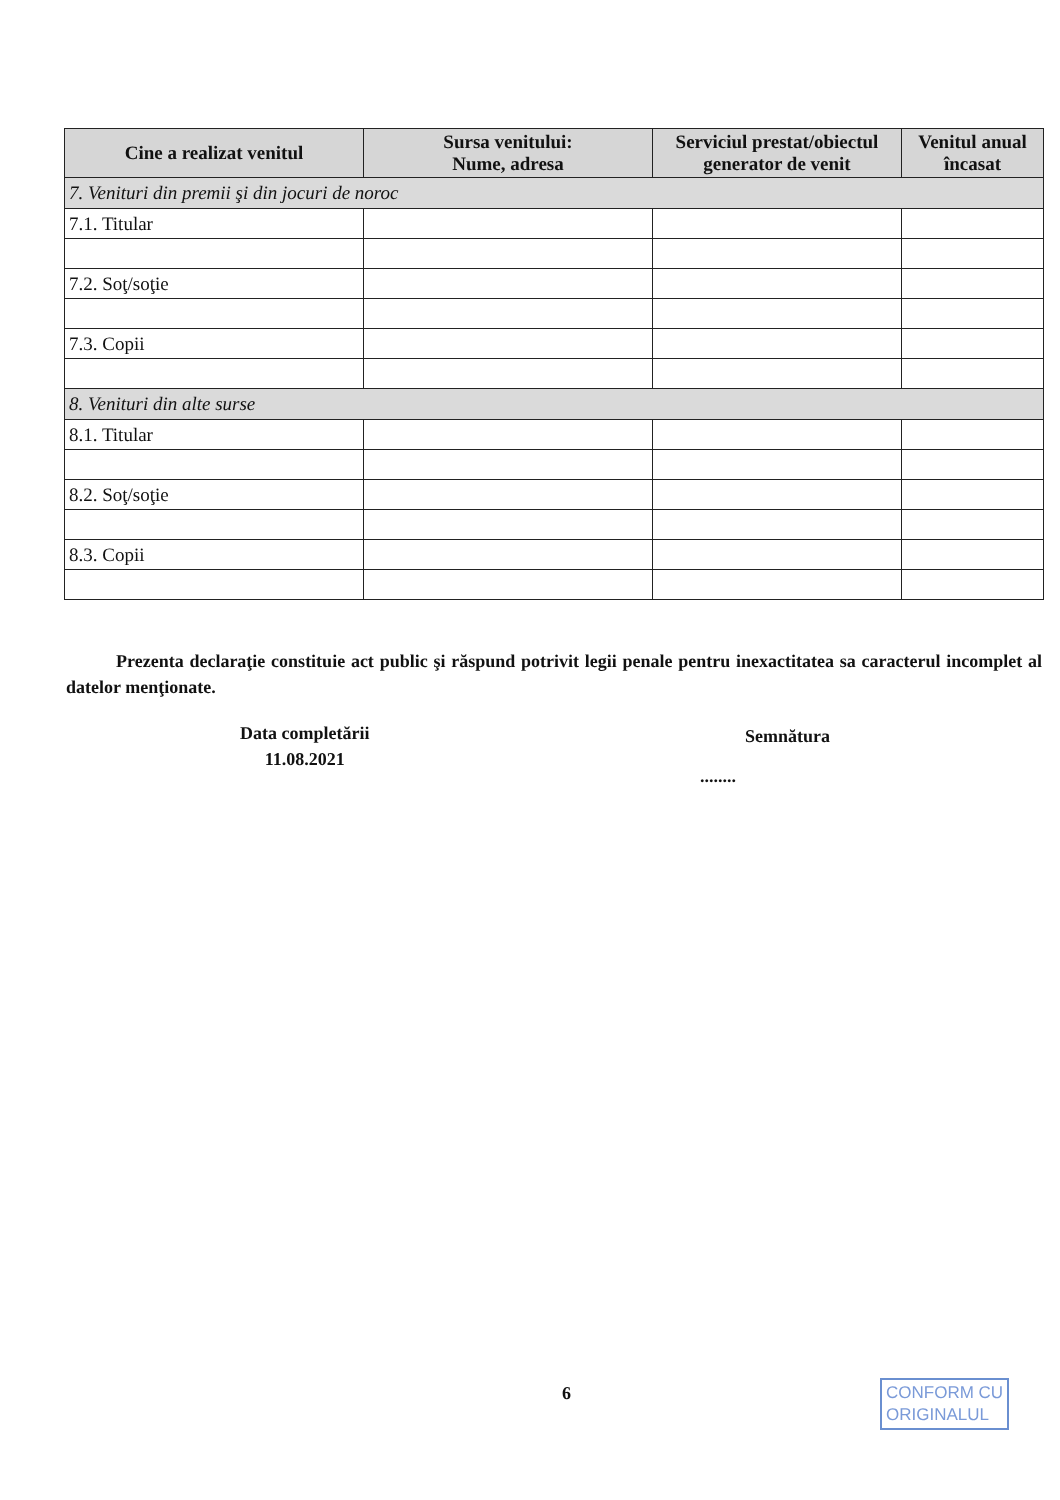| Cine a realizat venitul | Sursa venitului: Nume, adresa | Serviciul prestat/obiectul generator de venit | Venitul anual încasat |
| --- | --- | --- | --- |
| 7. Venituri din premii şi din jocuri de noroc | | | |
| 7.1. Titular | | | |
| 7.2. Soţ/soţie | | | |
| 7.3. Copii | | | |
| 8. Venituri din alte surse | | | |
| 8.1. Titular | | | |
| 8.2. Soţ/soţie | | | |
| 8.3. Copii | | | |
Prezenta declaraţie constituie act public şi răspund potrivit legii penale pentru inexactitatea sa caracterul incomplet al datelor menţionate.
Data completării
11.08.2021
Semnătura
........
6
CONFORM CU
ORIGINALUL